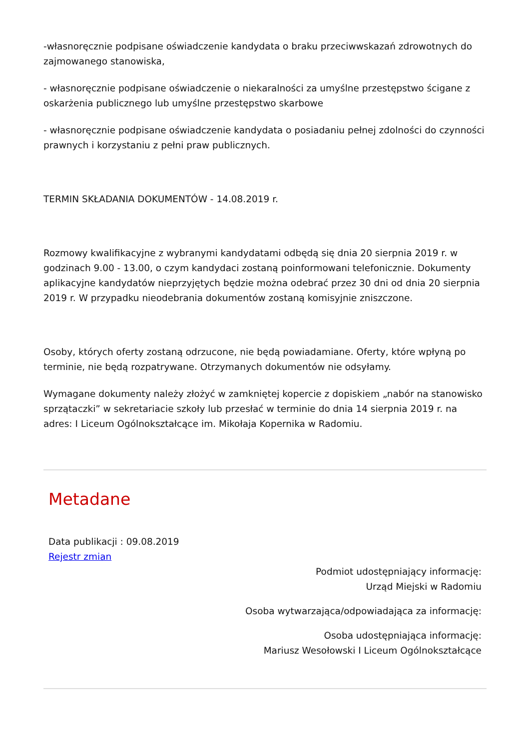-własnoręcznie podpisane oświadczenie kandydata o braku przeciwwskazań zdrowotnych do zajmowanego stanowiska,
- własnoręcznie podpisane oświadczenie o niekaralności za umyślne przestępstwo ścigane z oskarżenia publicznego lub umyślne przestępstwo skarbowe
- własnoręcznie podpisane oświadczenie kandydata o posiadaniu pełnej zdolności do czynności prawnych i korzystaniu z pełni praw publicznych.
TERMIN SKŁADANIA DOKUMENTÓW - 14.08.2019 r.
Rozmowy kwalifikacyjne z wybranymi kandydatami odbędą się dnia 20 sierpnia 2019 r. w godzinach 9.00 - 13.00, o czym kandydaci zostaną poinformowani telefonicznie. Dokumenty aplikacyjne kandydatów nieprzyjętych będzie można odebrać przez 30 dni od dnia 20 sierpnia 2019 r. W przypadku nieodebrania dokumentów zostaną komisyjnie zniszczone.
Osoby, których oferty zostaną odrzucone, nie będą powiadamiane. Oferty, które wpłyną po terminie, nie będą rozpatrywane. Otrzymanych dokumentów nie odsyłamy.
Wymagane dokumenty należy złożyć w zamkniętej kopercie z dopiskiem „nabór na stanowisko sprzątaczki” w sekretariacie szkoły lub przesłać w terminie do dnia 14 sierpnia 2019 r. na adres: I Liceum Ogólnokształcące im. Mikołaja Kopernika w Radomiu.
Metadane
Data publikacji : 09.08.2019
Rejestr zmian
Podmiot udostępniający informację:
Urząd Miejski w Radomiu
Osoba wytwarzająca/odpowiadająca za informację:
Osoba udostępniająca informację:
Mariusz Wesołowski I Liceum Ogólnokształcące